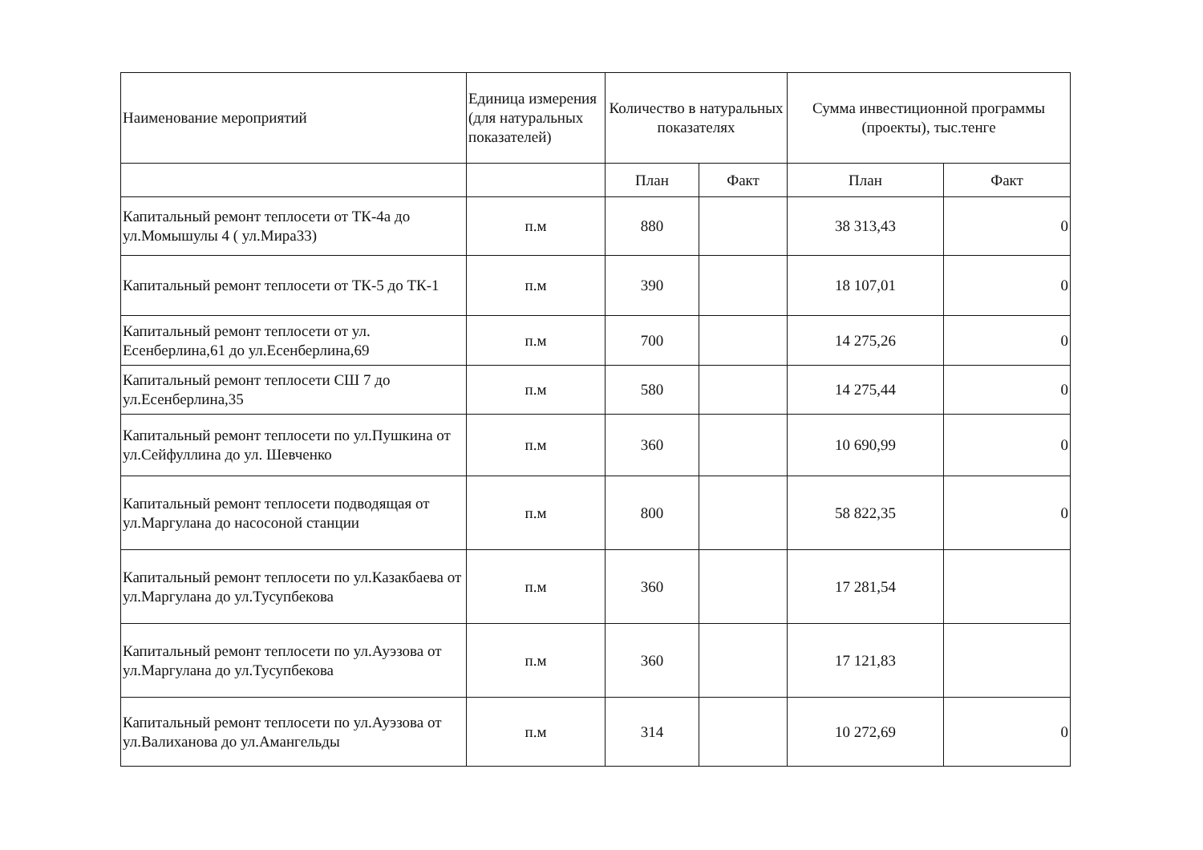| Наименование мероприятий | Единица измерения (для натуральных показателей) | Количество в натуральных показателях | | Сумма инвестиционной программы (проекты), тыс.тенге | |
| --- | --- | --- | --- | --- | --- |
| | | План | Факт | План | Факт |
| Капитальный ремонт теплосети от ТК-4а до ул.Момышулы 4 ( ул.Мира33) | п.м | 880 | | 38 313,43 | 0 |
| Капитальный ремонт теплосети от ТК-5 до ТК-1 | п.м | 390 | | 18 107,01 | 0 |
| Капитальный ремонт теплосети от ул. Есенберлина,61 до ул.Есенберлина,69 | п.м | 700 | | 14 275,26 | 0 |
| Капитальный ремонт теплосети СШ 7 до ул.Есенберлина,35 | п.м | 580 | | 14 275,44 | 0 |
| Капитальный ремонт теплосети по ул.Пушкина от ул.Сейфуллина до ул. Шевченко | п.м | 360 | | 10 690,99 | 0 |
| Капитальный ремонт теплосети подводящая от ул.Маргулана до насосоной станции | п.м | 800 | | 58 822,35 | 0 |
| Капитальный ремонт теплосети по ул.Казакбаева от ул.Маргулана до ул.Тусупбекова | п.м | 360 | | 17 281,54 | |
| Капитальный ремонт теплосети по ул.Ауэзова от ул.Маргулана до ул.Тусупбекова | п.м | 360 | | 17 121,83 | |
| Капитальный ремонт теплосети по ул.Ауэзова от ул.Валиханова до ул.Амангельды | п.м | 314 | | 10 272,69 | 0 |